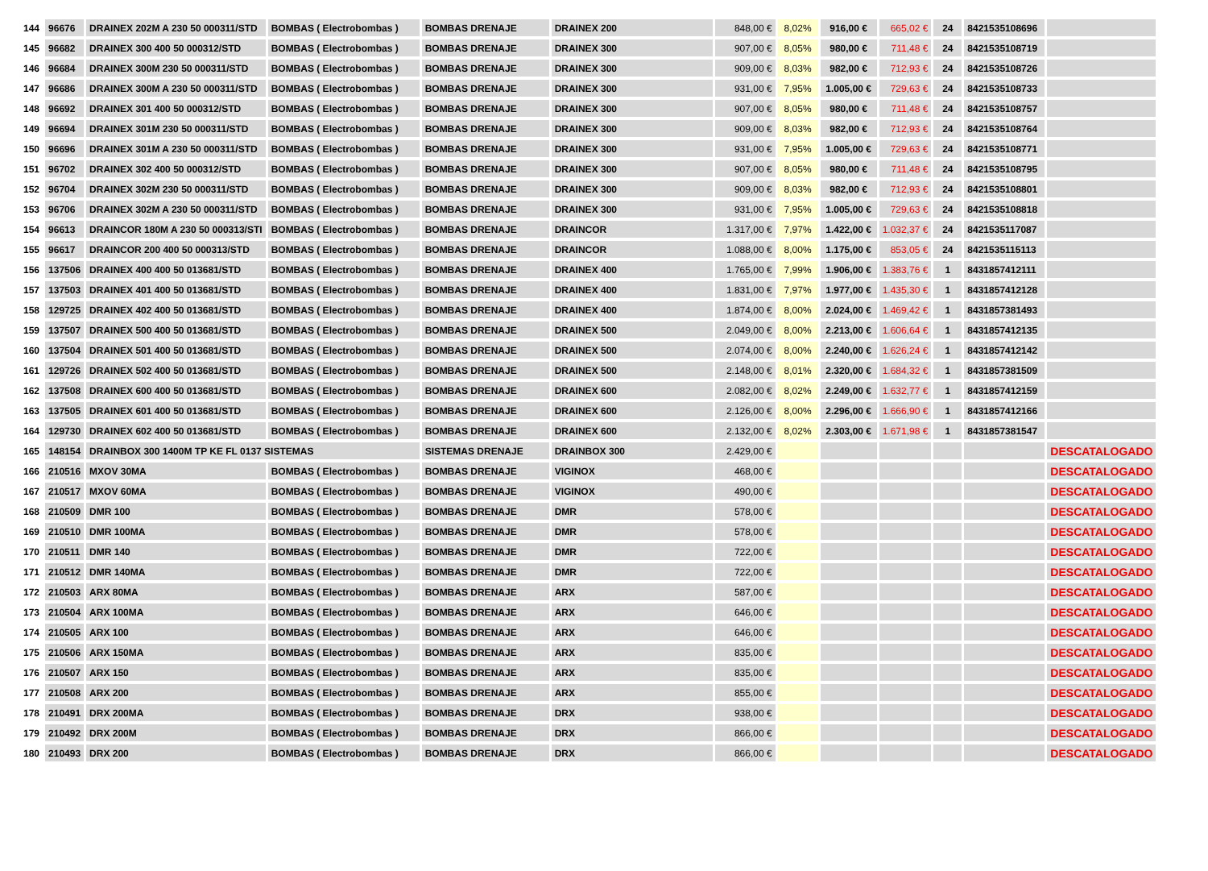| 144 | 96676 | DRAINEX 202M A 230 50 000311/STD | BOMBAS ( Electrobombas ) | BOMBAS DRENAJE | DRAINEX 200 | 848,00 € | 8,02% | 916,00 € | 665,02 € | 24 | 8421535108696 | |
| 145 | 96682 | DRAINEX 300 400 50 000312/STD | BOMBAS ( Electrobombas ) | BOMBAS DRENAJE | DRAINEX 300 | 907,00 € | 8,05% | 980,00 € | 711,48 € | 24 | 8421535108719 | |
| 146 | 96684 | DRAINEX 300M 230 50 000311/STD | BOMBAS ( Electrobombas ) | BOMBAS DRENAJE | DRAINEX 300 | 909,00 € | 8,03% | 982,00 € | 712,93 € | 24 | 8421535108726 | |
| 147 | 96686 | DRAINEX 300M A 230 50 000311/STD | BOMBAS ( Electrobombas ) | BOMBAS DRENAJE | DRAINEX 300 | 931,00 € | 7,95% | 1.005,00 € | 729,63 € | 24 | 8421535108733 | |
| 148 | 96692 | DRAINEX 301 400 50 000312/STD | BOMBAS ( Electrobombas ) | BOMBAS DRENAJE | DRAINEX 300 | 907,00 € | 8,05% | 980,00 € | 711,48 € | 24 | 8421535108757 | |
| 149 | 96694 | DRAINEX 301M 230 50 000311/STD | BOMBAS ( Electrobombas ) | BOMBAS DRENAJE | DRAINEX 300 | 909,00 € | 8,03% | 982,00 € | 712,93 € | 24 | 8421535108764 | |
| 150 | 96696 | DRAINEX 301M A 230 50 000311/STD | BOMBAS ( Electrobombas ) | BOMBAS DRENAJE | DRAINEX 300 | 931,00 € | 7,95% | 1.005,00 € | 729,63 € | 24 | 8421535108771 | |
| 151 | 96702 | DRAINEX 302 400 50 000312/STD | BOMBAS ( Electrobombas ) | BOMBAS DRENAJE | DRAINEX 300 | 907,00 € | 8,05% | 980,00 € | 711,48 € | 24 | 8421535108795 | |
| 152 | 96704 | DRAINEX 302M 230 50 000311/STD | BOMBAS ( Electrobombas ) | BOMBAS DRENAJE | DRAINEX 300 | 909,00 € | 8,03% | 982,00 € | 712,93 € | 24 | 8421535108801 | |
| 153 | 96706 | DRAINEX 302M A 230 50 000311/STD | BOMBAS ( Electrobombas ) | BOMBAS DRENAJE | DRAINEX 300 | 931,00 € | 7,95% | 1.005,00 € | 729,63 € | 24 | 8421535108818 | |
| 154 | 96613 | DRAINCOR 180M A 230 50 000313/STI | BOMBAS ( Electrobombas ) | BOMBAS DRENAJE | DRAINCOR | 1.317,00 € | 7,97% | 1.422,00 € | 1.032,37 € | 24 | 8421535117087 | |
| 155 | 96617 | DRAINCOR 200 400 50 000313/STD | BOMBAS ( Electrobombas ) | BOMBAS DRENAJE | DRAINCOR | 1.088,00 € | 8,00% | 1.175,00 € | 853,05 € | 24 | 8421535115113 | |
| 156 | 137506 | DRAINEX 400 400 50 013681/STD | BOMBAS ( Electrobombas ) | BOMBAS DRENAJE | DRAINEX 400 | 1.765,00 € | 7,99% | 1.906,00 € | 1.383,76 € | 1 | 8431857412111 | |
| 157 | 137503 | DRAINEX 401 400 50 013681/STD | BOMBAS ( Electrobombas ) | BOMBAS DRENAJE | DRAINEX 400 | 1.831,00 € | 7,97% | 1.977,00 € | 1.435,30 € | 1 | 8431857412128 | |
| 158 | 129725 | DRAINEX 402 400 50 013681/STD | BOMBAS ( Electrobombas ) | BOMBAS DRENAJE | DRAINEX 400 | 1.874,00 € | 8,00% | 2.024,00 € | 1.469,42 € | 1 | 8431857381493 | |
| 159 | 137507 | DRAINEX 500 400 50 013681/STD | BOMBAS ( Electrobombas ) | BOMBAS DRENAJE | DRAINEX 500 | 2.049,00 € | 8,00% | 2.213,00 € | 1.606,64 € | 1 | 8431857412135 | |
| 160 | 137504 | DRAINEX 501 400 50 013681/STD | BOMBAS ( Electrobombas ) | BOMBAS DRENAJE | DRAINEX 500 | 2.074,00 € | 8,00% | 2.240,00 € | 1.626,24 € | 1 | 8431857412142 | |
| 161 | 129726 | DRAINEX 502 400 50 013681/STD | BOMBAS ( Electrobombas ) | BOMBAS DRENAJE | DRAINEX 500 | 2.148,00 € | 8,01% | 2.320,00 € | 1.684,32 € | 1 | 8431857381509 | |
| 162 | 137508 | DRAINEX 600 400 50 013681/STD | BOMBAS ( Electrobombas ) | BOMBAS DRENAJE | DRAINEX 600 | 2.082,00 € | 8,02% | 2.249,00 € | 1.632,77 € | 1 | 8431857412159 | |
| 163 | 137505 | DRAINEX 601 400 50 013681/STD | BOMBAS ( Electrobombas ) | BOMBAS DRENAJE | DRAINEX 600 | 2.126,00 € | 8,00% | 2.296,00 € | 1.666,90 € | 1 | 8431857412166 | |
| 164 | 129730 | DRAINEX 602 400 50 013681/STD | BOMBAS ( Electrobombas ) | BOMBAS DRENAJE | DRAINEX 600 | 2.132,00 € | 8,02% | 2.303,00 € | 1.671,98 € | 1 | 8431857381547 | |
| 165 | 148154 | DRAINBOX 300 1400M TP KE FL 0137 SISTEMAS | | SISTEMAS DRENAJE | DRAINBOX 300 | 2.429,00 € | | | | | | DESCATALOGADO |
| 166 | 210516 | MXOV 30MA | BOMBAS ( Electrobombas ) | BOMBAS DRENAJE | VIGINOX | 468,00 € | | | | | | DESCATALOGADO |
| 167 | 210517 | MXOV 60MA | BOMBAS ( Electrobombas ) | BOMBAS DRENAJE | VIGINOX | 490,00 € | | | | | | DESCATALOGADO |
| 168 | 210509 | DMR 100 | BOMBAS ( Electrobombas ) | BOMBAS DRENAJE | DMR | 578,00 € | | | | | | DESCATALOGADO |
| 169 | 210510 | DMR 100MA | BOMBAS ( Electrobombas ) | BOMBAS DRENAJE | DMR | 578,00 € | | | | | | DESCATALOGADO |
| 170 | 210511 | DMR 140 | BOMBAS ( Electrobombas ) | BOMBAS DRENAJE | DMR | 722,00 € | | | | | | DESCATALOGADO |
| 171 | 210512 | DMR 140MA | BOMBAS ( Electrobombas ) | BOMBAS DRENAJE | DMR | 722,00 € | | | | | | DESCATALOGADO |
| 172 | 210503 | ARX 80MA | BOMBAS ( Electrobombas ) | BOMBAS DRENAJE | ARX | 587,00 € | | | | | | DESCATALOGADO |
| 173 | 210504 | ARX 100MA | BOMBAS ( Electrobombas ) | BOMBAS DRENAJE | ARX | 646,00 € | | | | | | DESCATALOGADO |
| 174 | 210505 | ARX 100 | BOMBAS ( Electrobombas ) | BOMBAS DRENAJE | ARX | 646,00 € | | | | | | DESCATALOGADO |
| 175 | 210506 | ARX 150MA | BOMBAS ( Electrobombas ) | BOMBAS DRENAJE | ARX | 835,00 € | | | | | | DESCATALOGADO |
| 176 | 210507 | ARX 150 | BOMBAS ( Electrobombas ) | BOMBAS DRENAJE | ARX | 835,00 € | | | | | | DESCATALOGADO |
| 177 | 210508 | ARX 200 | BOMBAS ( Electrobombas ) | BOMBAS DRENAJE | ARX | 855,00 € | | | | | | DESCATALOGADO |
| 178 | 210491 | DRX 200MA | BOMBAS ( Electrobombas ) | BOMBAS DRENAJE | DRX | 938,00 € | | | | | | DESCATALOGADO |
| 179 | 210492 | DRX 200M | BOMBAS ( Electrobombas ) | BOMBAS DRENAJE | DRX | 866,00 € | | | | | | DESCATALOGADO |
| 180 | 210493 | DRX 200 | BOMBAS ( Electrobombas ) | BOMBAS DRENAJE | DRX | 866,00 € | | | | | | DESCATALOGADO |